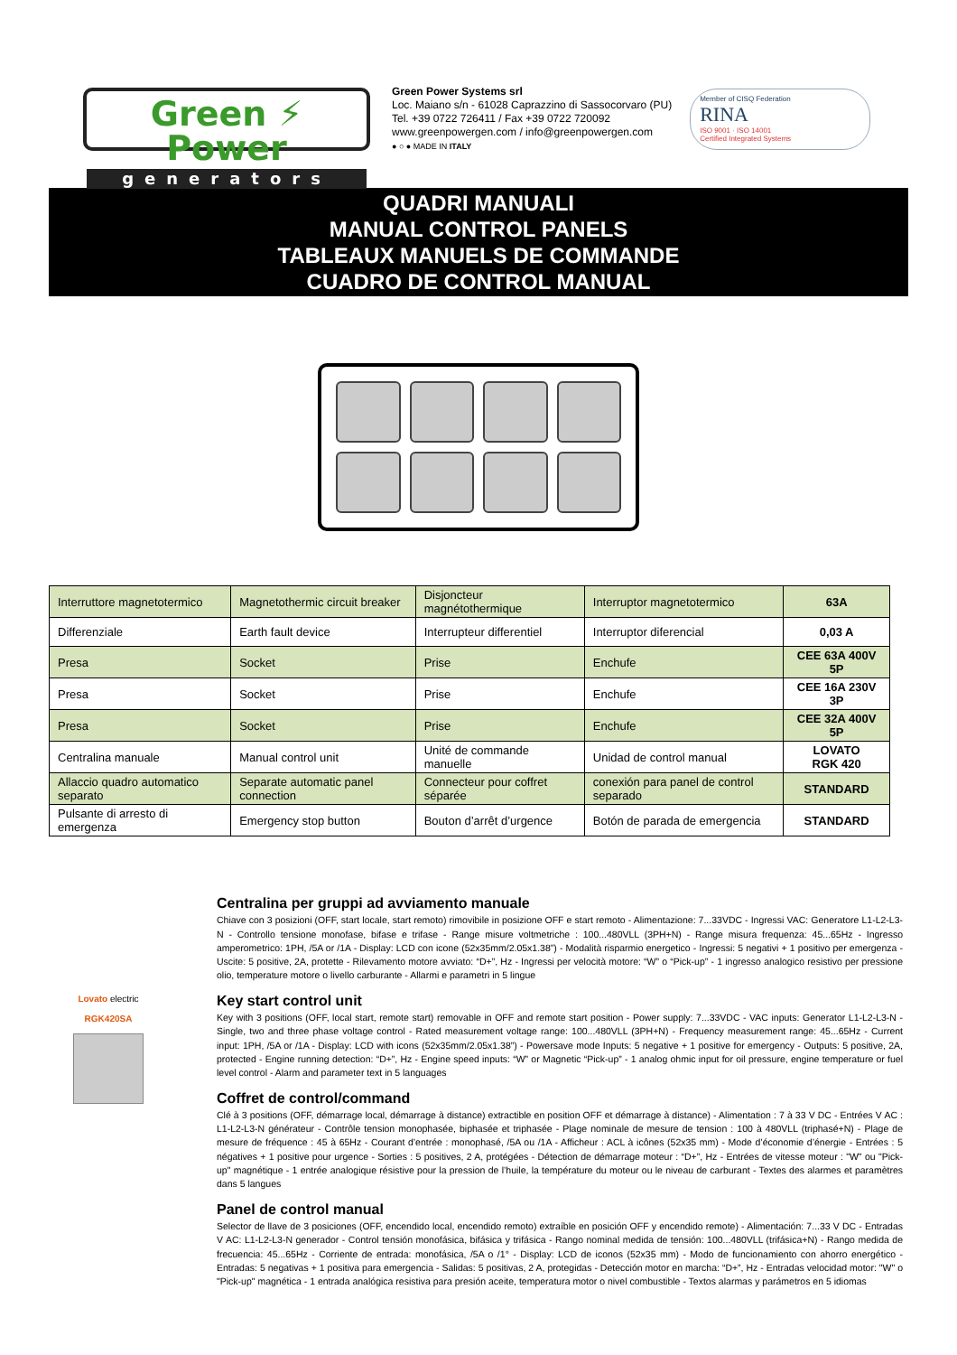Green ⚡ Power
generators
Green Power Systems srl
Loc. Maiano s/n - 61028 Caprazzino di Sassocorvaro (PU)
Tel. +39 0722 726411 / Fax +39 0722 720092
www.greenpowergen.com / info@greenpowergen.com
● ○ ● MADE IN ITALY
Member of CISQ Federation
RINA
ISO 9001 · ISO 14001
Certified Integrated Systems
QUADRI MANUALI
MANUAL CONTROL PANELS
TABLEAUX MANUELS DE COMMANDE
CUADRO DE CONTROL MANUAL
| Interruttore magnetotermico | Magnetothermic circuit breaker | Disjoncteur magnétothermique | Interruptor magnetotermico | 63A |
| Differenziale | Earth fault device | Interrupteur differentiel | Interruptor diferencial | 0,03 A |
| Presa | Socket | Prise | Enchufe | CEE 63A 400V 5P |
| Presa | Socket | Prise | Enchufe | CEE 16A 230V 3P |
| Presa | Socket | Prise | Enchufe | CEE 32A 400V 5P |
| Centralina manuale | Manual control unit | Unité de commande manuelle | Unidad de control manual | LOVATO RGK 420 |
| Allaccio quadro automatico separato | Separate automatic panel connection | Connecteur pour coffret séparée | conexión para panel de control separado | STANDARD |
| Pulsante di arresto di emergenza | Emergency stop button | Bouton d’arrêt d’urgence | Botón de parada de emergencia | STANDARD |
Lovato electric
RGK420SA
Centralina per gruppi ad avviamento manuale
Chiave con 3 posizioni (OFF, start locale, start remoto) rimovibile in posizione OFF e start remoto - Alimentazione: 7...33VDC - Ingressi VAC: Generatore L1-L2-L3-N - Controllo tensione monofase, bifase e trifase - Range misure voltmetriche : 100...480VLL (3PH+N) - Range misura frequenza: 45...65Hz - Ingresso amperometrico: 1PH, /5A or /1A - Display: LCD con icone (52x35mm/2.05x1.38”) - Modalità risparmio energetico - Ingressi: 5 negativi + 1 positivo per emergenza - Uscite: 5 positive, 2A, protette - Rilevamento motore avviato: “D+”, Hz - Ingressi per velocità motore: “W” o “Pick-up” - 1 ingresso analogico resistivo per pressione olio, temperature motore o livello carburante - Allarmi e parametri in 5 lingue
Key start control unit
Key with 3 positions (OFF, local start, remote start) removable in OFF and remote start position - Power supply: 7...33VDC - VAC inputs: Generator L1-L2-L3-N - Single, two and three phase voltage control - Rated measurement voltage range: 100...480VLL (3PH+N) - Frequency measurement range: 45...65Hz - Current input: 1PH, /5A or /1A - Display: LCD with icons (52x35mm/2.05x1.38”) - Powersave mode Inputs: 5 negative + 1 positive for emergency - Outputs: 5 positive, 2A, protected - Engine running detection: “D+”, Hz - Engine speed inputs: “W” or Magnetic “Pick-up” - 1 analog ohmic input for oil pressure, engine temperature or fuel level control - Alarm and parameter text in 5 languages
Coffret de control/command
Clé à 3 positions (OFF, démarrage local, démarrage à distance) extractible en position OFF et démarrage à distance) - Alimentation : 7 à 33 V DC - Entrées V AC : L1-L2-L3-N générateur - Contrôle tension monophasée, biphasée et triphasée - Plage nominale de mesure de tension : 100 à 480VLL (triphasé+N) - Plage de mesure de fréquence : 45 à 65Hz - Courant d’entrée : monophasé, /5A ou /1A - Afficheur : ACL à icônes (52x35 mm) - Mode d’économie d’énergie - Entrées : 5 négatives + 1 positive pour urgence - Sorties : 5 positives, 2 A, protégées - Détection de démarrage moteur : “D+”, Hz - Entrées de vitesse moteur : "W" ou "Pick-up" magnétique - 1 entrée analogique résistive pour la pression de l’huile, la température du moteur ou le niveau de carburant - Textes des alarmes et paramètres dans 5 langues
Panel de control manual
Selector de llave de 3 posiciones (OFF, encendido local, encendido remoto) extraíble en posición OFF y encendido remote) - Alimentación: 7...33 V DC - Entradas V AC: L1-L2-L3-N generador - Control tensión monofásica, bifásica y trifásica - Rango nominal medida de tensión: 100...480VLL (trifásica+N) - Rango medida de frecuencia: 45...65Hz - Corriente de entrada: monofásica, /5A o /1° - Display: LCD de iconos (52x35 mm) - Modo de funcionamiento con ahorro energético - Entradas: 5 negativas + 1 positiva para emergencia - Salidas: 5 positivas, 2 A, protegidas - Detección motor en marcha: “D+”, Hz - Entradas velocidad motor: "W" o "Pick-up" magnética - 1 entrada analógica resistiva para presión aceite, temperatura motor o nivel combustible - Textos alarmas y parámetros en 5 idiomas